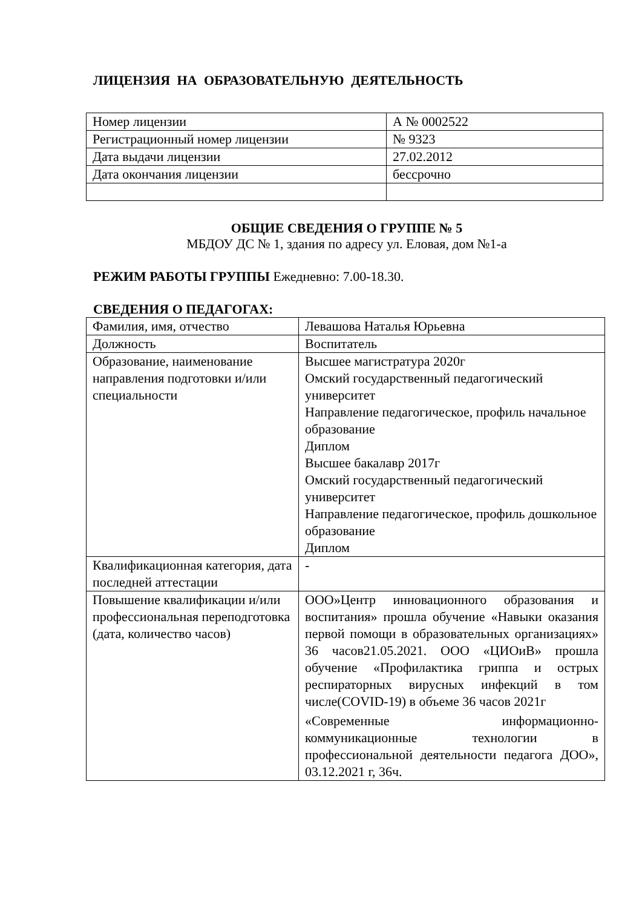ЛИЦЕНЗИЯ НА ОБРАЗОВАТЕЛЬНУЮ ДЕЯТЕЛЬНОСТЬ
| Номер лицензии | А № 0002522 |
| Регистрационный номер лицензии | № 9323 |
| Дата выдачи лицензии | 27.02.2012 |
| Дата окончания лицензии | бессрочно |
ОБЩИЕ СВЕДЕНИЯ О ГРУППЕ № 5
МБДОУ ДС № 1, здания по адресу ул. Еловая, дом №1-а
РЕЖИМ РАБОТЫ ГРУППЫ Ежедневно: 7.00-18.30.
СВЕДЕНИЯ О ПЕДАГОГАХ:
| Фамилия, имя, отчество | Левашова Наталья Юрьевна |
| Должность | Воспитатель |
| Образование, наименование направления подготовки и/или специальности | Высшее магистратура 2020г Омский государственный педагогический университет Направление педагогическое, профиль начальное образование Диплом Высшее бакалавр 2017г Омский государственный педагогический университет Направление педагогическое, профиль дошкольное образование Диплом |
| Квалификационная категория, дата последней аттестации | - |
| Повышение квалификации и/или профессиональная переподготовка (дата, количество часов) | ООО»Центр инновационного образования и воспитания» прошла обучение «Навыки оказания первой помощи в образовательных организациях» 36 часов21.05.2021. ООО «ЦИОиВ» прошла обучение «Профилактика гриппа и острых респираторных вирусных инфекций в том числе(COVID-19) в объеме 36 часов 2021г «Современные информационно-коммуникационные технологии в профессиональной деятельности педагога ДОО», 03.12.2021 г, 36ч. |